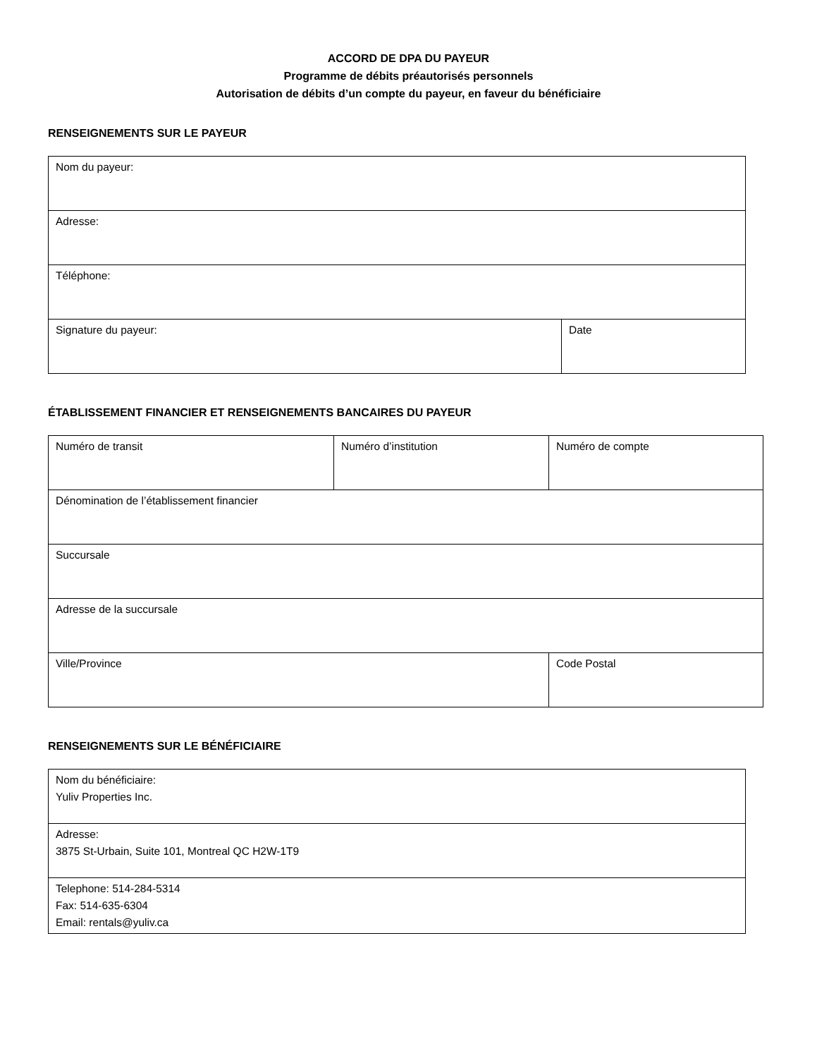ACCORD DE DPA DU PAYEUR
Programme de débits préautorisés personnels
Autorisation de débits d’un compte du payeur, en faveur du bénéficiaire
RENSEIGNEMENTS SUR LE PAYEUR
| Nom du payeur: | |
| Adresse: | |
| Téléphone: | |
| Signature du payeur: | Date |
ÉTABLISSEMENT FINANCIER ET RENSEIGNEMENTS BANCAIRES DU PAYEUR
| Numéro de transit | Numéro d’institution | Numéro de compte |
| Dénomination de l’établissement financier | | |
| Succursale | | |
| Adresse de la succursale | | |
| Ville/Province | | Code Postal |
RENSEIGNEMENTS SUR LE BÉNÉFICIAIRE
| Nom du bénéficiaire: Yuliv Properties Inc. |
| Adresse: 3875 St-Urbain, Suite 101, Montreal QC H2W-1T9 |
| Telephone: 514-284-5314 Fax: 514-635-6304 Email: rentals@yuliv.ca |